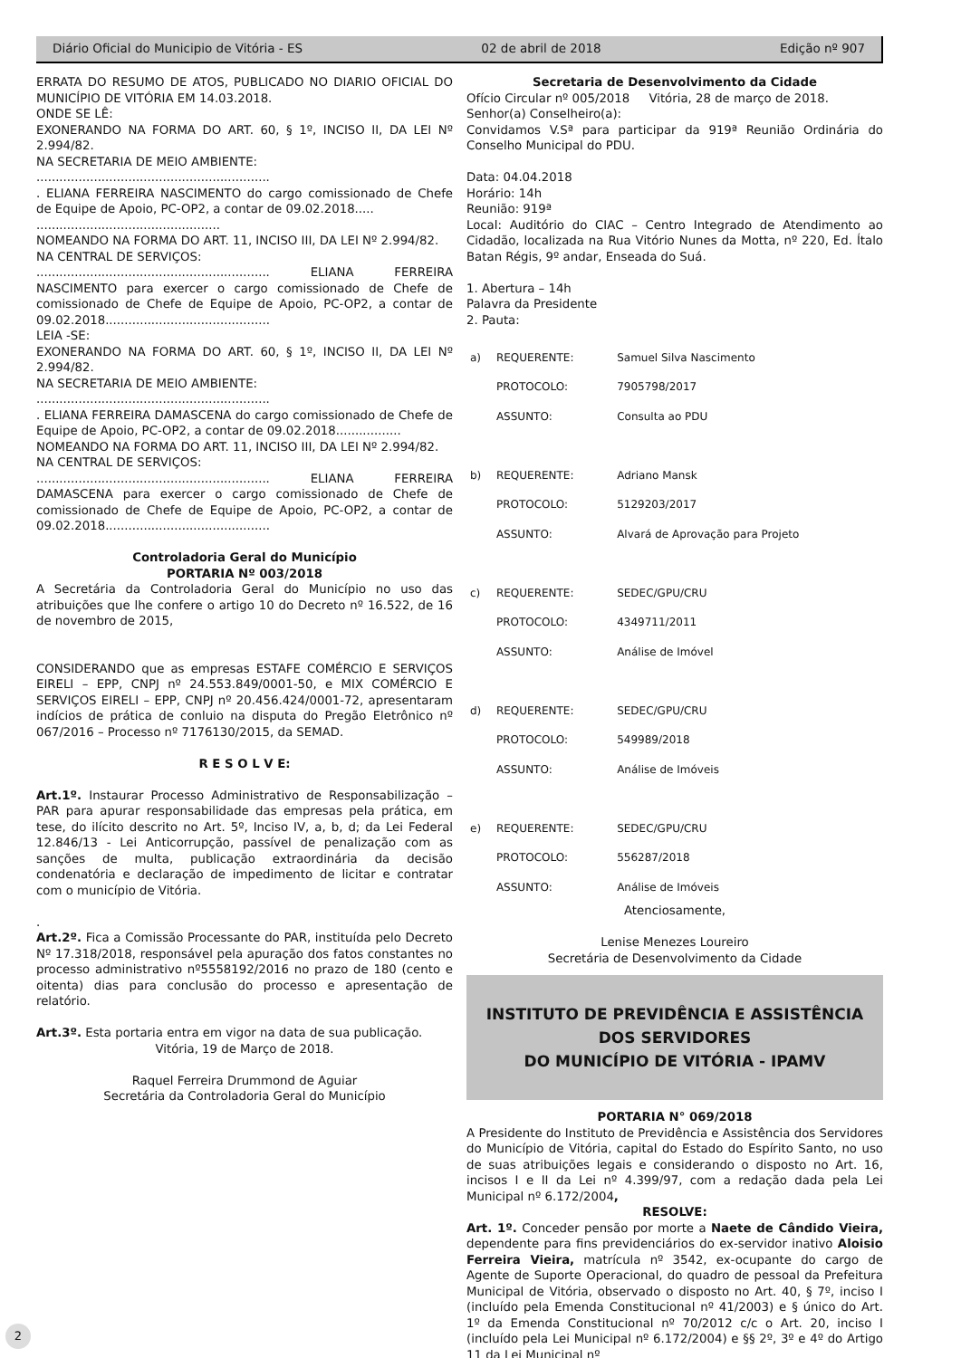Diário Oficial do Municipio de Vitória - ES 02 de abril de 2018 Edição nº 907
ERRATA DO RESUMO DE ATOS, PUBLICADO NO DIARIO OFICIAL DO MUNICÍPIO DE VITÓRIA EM 14.03.2018.
ONDE SE LÊ:
EXONERANDO NA FORMA DO ART. 60, § 1º, INCISO II, DA LEI Nº 2.994/82.
NA SECRETARIA DE MEIO AMBIENTE:
.............................................................
. ELIANA FERREIRA NASCIMENTO do cargo comissionado de Chefe de Equipe de Apoio, PC-OP2, a contar de 09.02.2018.....
................................................
NOMEANDO NA FORMA DO ART. 11, INCISO III, DA LEI Nº 2.994/82.
NA CENTRAL DE SERVIÇOS:
............................................................. ELIANA FERREIRA NASCIMENTO para exercer o cargo comissionado de Chefe de comissionado de Chefe de Equipe de Apoio, PC-OP2, a contar de 09.02.2018...........................................
LEIA -SE:
EXONERANDO NA FORMA DO ART. 60, § 1º, INCISO II, DA LEI Nº 2.994/82.
NA SECRETARIA DE MEIO AMBIENTE:
.............................................................
. ELIANA FERREIRA DAMASCENA do cargo comissionado de Chefe de Equipe de Apoio, PC-OP2, a contar de 09.02.2018.................
NOMEANDO NA FORMA DO ART. 11, INCISO III, DA LEI Nº 2.994/82.
NA CENTRAL DE SERVIÇOS:
............................................................. ELIANA FERREIRA DAMASCENA para exercer o cargo comissionado de Chefe de comissionado de Chefe de Equipe de Apoio, PC-OP2, a contar de 09.02.2018...........................................
Controladoria Geral do Município
PORTARIA Nº 003/2018
A Secretária da Controladoria Geral do Município no uso das atribuições que lhe confere o artigo 10 do Decreto nº 16.522, de 16 de novembro de 2015,
CONSIDERANDO que as empresas ESTAFE COMÉRCIO E SERVIÇOS EIRELI – EPP, CNPJ nº 24.553.849/0001-50, e MIX COMÉRCIO E SERVIÇOS EIRELI – EPP, CNPJ nº 20.456.424/0001-72, apresentaram indícios de prática de conluio na disputa do Pregão Eletrônico nº 067/2016 – Processo nº 7176130/2015, da SEMAD.
R E S O L V E:
Art.1º. Instaurar Processo Administrativo de Responsabilização – PAR para apurar responsabilidade das empresas pela prática, em tese, do ilícito descrito no Art. 5º, Inciso IV, a, b, d; da Lei Federal 12.846/13 - Lei Anticorrupção, passível de penalização com as sanções de multa, publicação extraordinária da decisão condenatória e declaração de impedimento de licitar e contratar com o município de Vitória.
.
Art.2º. Fica a Comissão Processante do PAR, instituída pelo Decreto Nº 17.318/2018, responsável pela apuração dos fatos constantes no processo administrativo nº5558192/2016 no prazo de 180 (cento e oitenta) dias para conclusão do processo e apresentação de relatório.
Art.3º. Esta portaria entra em vigor na data de sua publicação.
Vitória, 19 de Março de 2018.
Raquel Ferreira Drummond de Aguiar
Secretária da Controladoria Geral do Município
Secretaria de Desenvolvimento da Cidade
Ofício Circular nº 005/2018 Vitória, 28 de março de 2018.
Senhor(a) Conselheiro(a):
Convidamos V.Sª para participar da 919ª Reunião Ordinária do Conselho Municipal do PDU.
Data: 04.04.2018
Horário: 14h
Reunião: 919ª
Local: Auditório do CIAC – Centro Integrado de Atendimento ao Cidadão, localizada na Rua Vitório Nunes da Motta, nº 220, Ed. Ítalo Batan Régis, 9º andar, Enseada do Suá.
1. Abertura – 14h
Palavra da Presidente
2. Pauta:
| a) | REQUERENTE: | Samuel Silva Nascimento |
| | PROTOCOLO: | 7905798/2017 |
| | ASSUNTO: | Consulta ao PDU |
| b) | REQUERENTE: | Adriano Mansk |
| | PROTOCOLO: | 5129203/2017 |
| | ASSUNTO: | Alvará de Aprovação para Projeto |
| c) | REQUERENTE: | SEDEC/GPU/CRU |
| | PROTOCOLO: | 4349711/2011 |
| | ASSUNTO: | Análise de Imóvel |
| d) | REQUERENTE: | SEDEC/GPU/CRU |
| | PROTOCOLO: | 549989/2018 |
| | ASSUNTO: | Análise de Imóveis |
| e) | REQUERENTE: | SEDEC/GPU/CRU |
| | PROTOCOLO: | 556287/2018 |
| | ASSUNTO: | Análise de Imóveis |
Atenciosamente,
Lenise Menezes Loureiro
Secretária de Desenvolvimento da Cidade
INSTITUTO DE PREVIDÊNCIA E ASSISTÊNCIA DOS SERVIDORES
DO MUNICÍPIO DE VITÓRIA - IPAMV
PORTARIA N° 069/2018
A Presidente do Instituto de Previdência e Assistência dos Servidores do Município de Vitória, capital do Estado do Espírito Santo, no uso de suas atribuições legais e considerando o disposto no Art. 16, incisos I e II da Lei nº 4.399/97, com a redação dada pela Lei Municipal nº 6.172/2004,
RESOLVE:
Art. 1º. Conceder pensão por morte a Naete de Cândido Vieira, dependente para fins previdenciários do ex-servidor inativo Aloisio Ferreira Vieira, matrícula nº 3542, ex-ocupante do cargo de Agente de Suporte Operacional, do quadro de pessoal da Prefeitura Municipal de Vitória, observado o disposto no Art. 40, § 7º, inciso I (incluído pela Emenda Constitucional nº 41/2003) e § único do Art. 1º da Emenda Constitucional nº 70/2012 c/c o Art. 20, inciso I (incluído pela Lei Municipal nº 6.172/2004) e §§ 2º, 3º e 4º do Artigo 11 da Lei Municipal nº
2